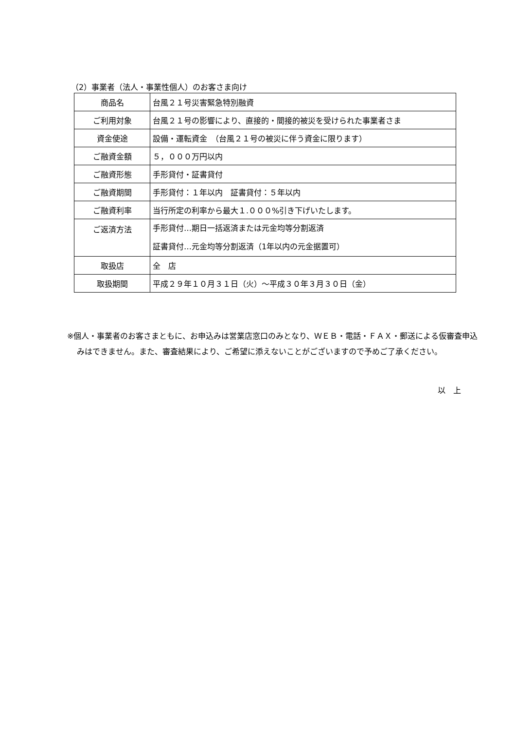（2）事業者（法人・事業性個人）のお客さま向け
| 商品名 | 台風２１号災害緊急特別融資 |
| ご利用対象 | 台風２１号の影響により、直接的・間接的被災を受けられた事業者さま |
| 資金使途 | 設備・運転資金 （台風２１号の被災に伴う資金に限ります） |
| ご融資金額 | ５，０００万円以内 |
| ご融資形態 | 手形貸付・証書貸付 |
| ご融資期間 | 手形貸付：１年以内 証書貸付：５年以内 |
| ご融資利率 | 当行所定の利率から最大１.０００%引き下げいたします。 |
| ご返済方法 | 手形貸付…期日一括返済または元金均等分割返済 証書貸付…元金均等分割返済（1年以内の元金据置可） |
| 取扱店 | 全 店 |
| 取扱期間 | 平成２９年１０月３１日（火）～平成３０年３月３０日（金） |
※個人・事業者のお客さまともに、お申込みは営業店窓口のみとなり、ＷＥＢ・電話・ＦＡＸ・郵送による仮審査申込みはできません。また、審査結果により、ご希望に添えないことがございますので予めご了承ください。
以　上